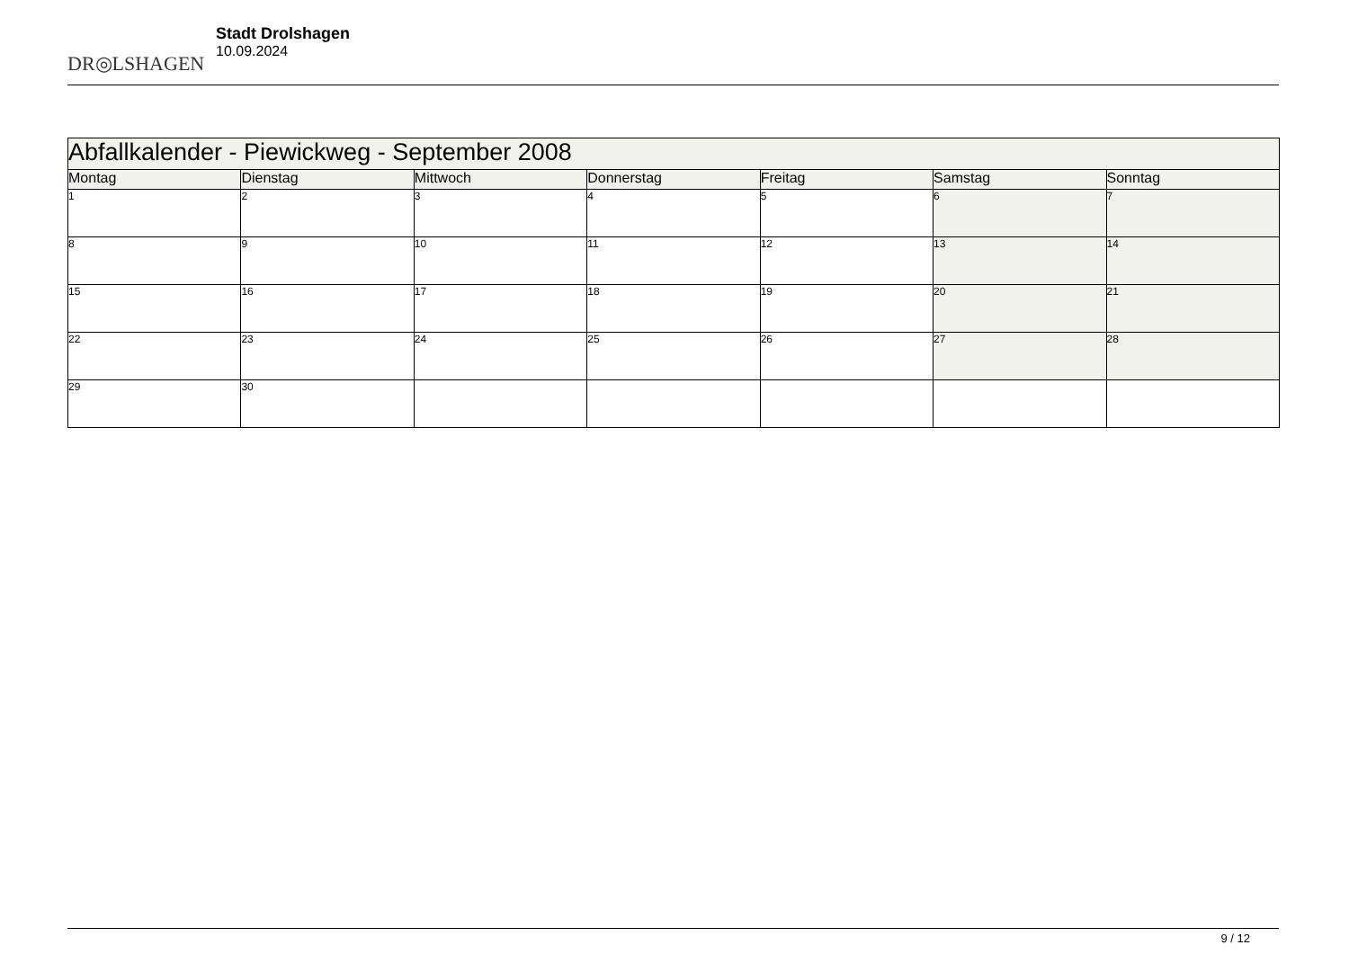DR◎LSHAGEN
Stadt Drolshagen
10.09.2024
| Abfallkalender - Piewickweg - September 2008 | | | | | | |
| Montag | Dienstag | Mittwoch | Donnerstag | Freitag | Samstag | Sonntag |
| 1 | 2 | 3 | 4 | 5 | 6 | 7 |
| 8 | 9 | 10 | 11 | 12 | 13 | 14 |
| 15 | 16 | 17 | 18 | 19 | 20 | 21 |
| 22 | 23 | 24 | 25 | 26 | 27 | 28 |
| 29 | 30 | | | | | |
9 / 12